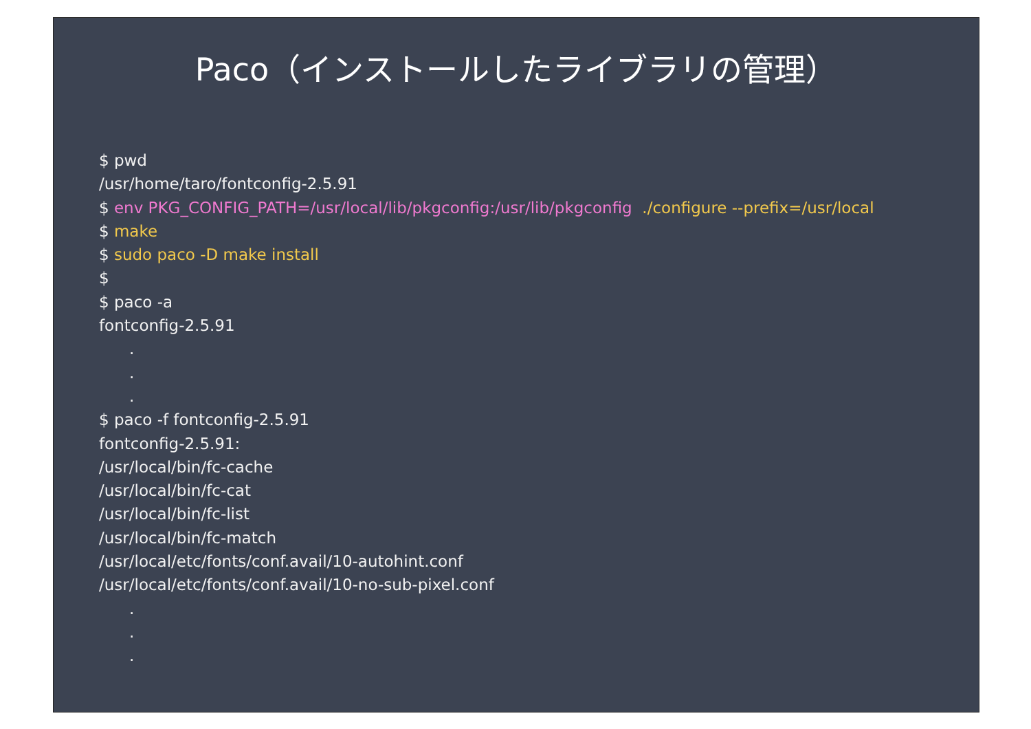Paco（インストールしたライブラリの管理）
$ pwd
/usr/home/taro/fontconfig-2.5.91
$ env PKG_CONFIG_PATH=/usr/local/lib/pkgconfig:/usr/lib/pkgconfig ./configure --prefix=/usr/local
$ make
$ sudo paco -D make install
$
$ paco -a
fontconfig-2.5.91
.
.
.
$ paco -f fontconfig-2.5.91
fontconfig-2.5.91:
/usr/local/bin/fc-cache
/usr/local/bin/fc-cat
/usr/local/bin/fc-list
/usr/local/bin/fc-match
/usr/local/etc/fonts/conf.avail/10-autohint.conf
/usr/local/etc/fonts/conf.avail/10-no-sub-pixel.conf
.
.
.